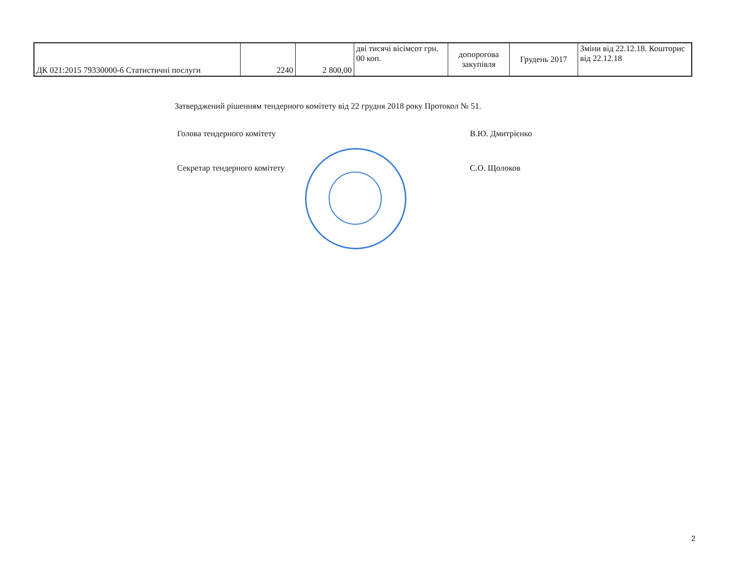| ДК 021:2015 79330000-6 Статистичні послуги | 2240 | 2 800,00 | дві тисячі вісімсот грн. 00 коп. | допорогова закупівля | Грудень 2017 | Зміни від 22.12.18. Кошторис від 22.12.18 |
Затверджений рішенням тендерного комітету від 22 грудня 2018 року Протокол № 51.
Голова тендерного комітету В.Ю. Дмитрієнко
Секретар тендерного комітету С.О. Щолоков
2